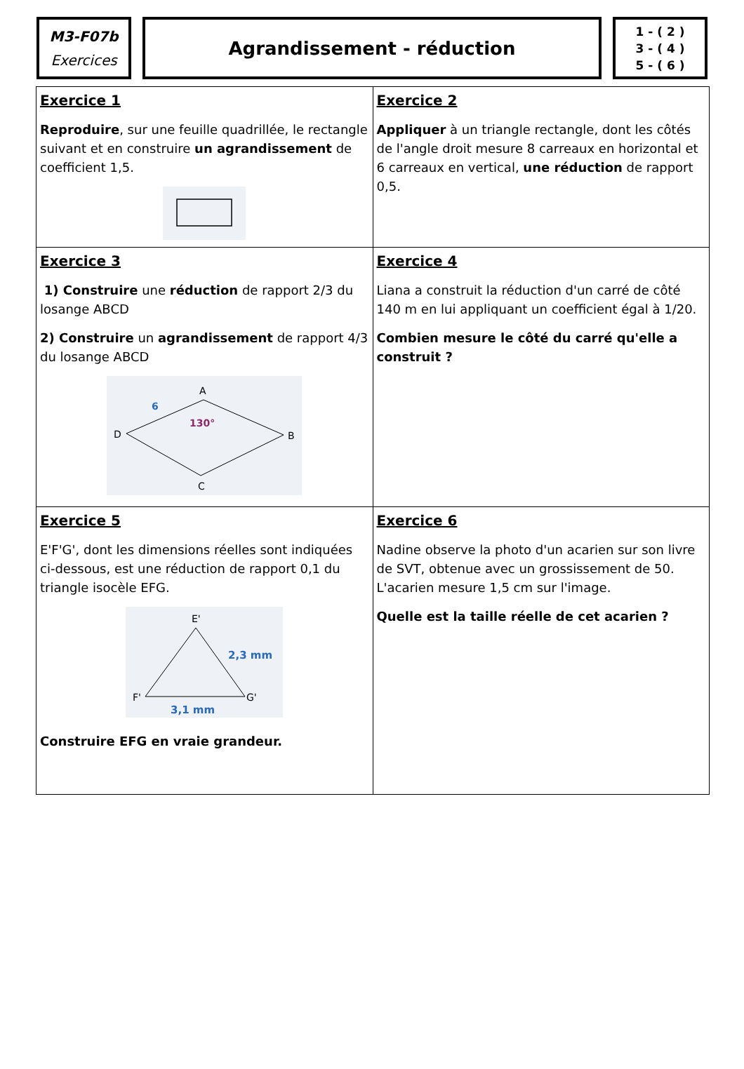M3-F07b
Exercices
Agrandissement - réduction
1 - ( 2 )
3 - ( 4 )
5 - ( 6 )
| Exercice 1 Reproduire , sur une feuille quadrillée, le rectangle suivant et en construire un agrandissement de coefficient 1,5. | Exercice 2 Appliquer à un triangle rectangle, dont les côtés de l'angle droit mesure 8 carreaux en horizontal et 6 carreaux en vertical, une réduction de rapport 0,5. |
| Exercice 3 1) Construire une réduction de rapport 2/3 du losange ABCD 2) Construire un agrandissement de rapport 4/3 du losange ABCD D A B C 6 130° | Exercice 4 Liana a construit la réduction d'un carré de côté 140 m en lui appliquant un coefficient égal à 1/20. Combien mesure le côté du carré qu'elle a construit ? |
| Exercice 5 E'F'G', dont les dimensions réelles sont indiquées ci-dessous, est une réduction de rapport 0,1 du triangle isocèle EFG. E' F' G' 2,3 mm 3,1 mm Construire EFG en vraie grandeur. | Exercice 6 Nadine observe la photo d'un acarien sur son livre de SVT, obtenue avec un grossissement de 50. L'acarien mesure 1,5 cm sur l'image. Quelle est la taille réelle de cet acarien ? |